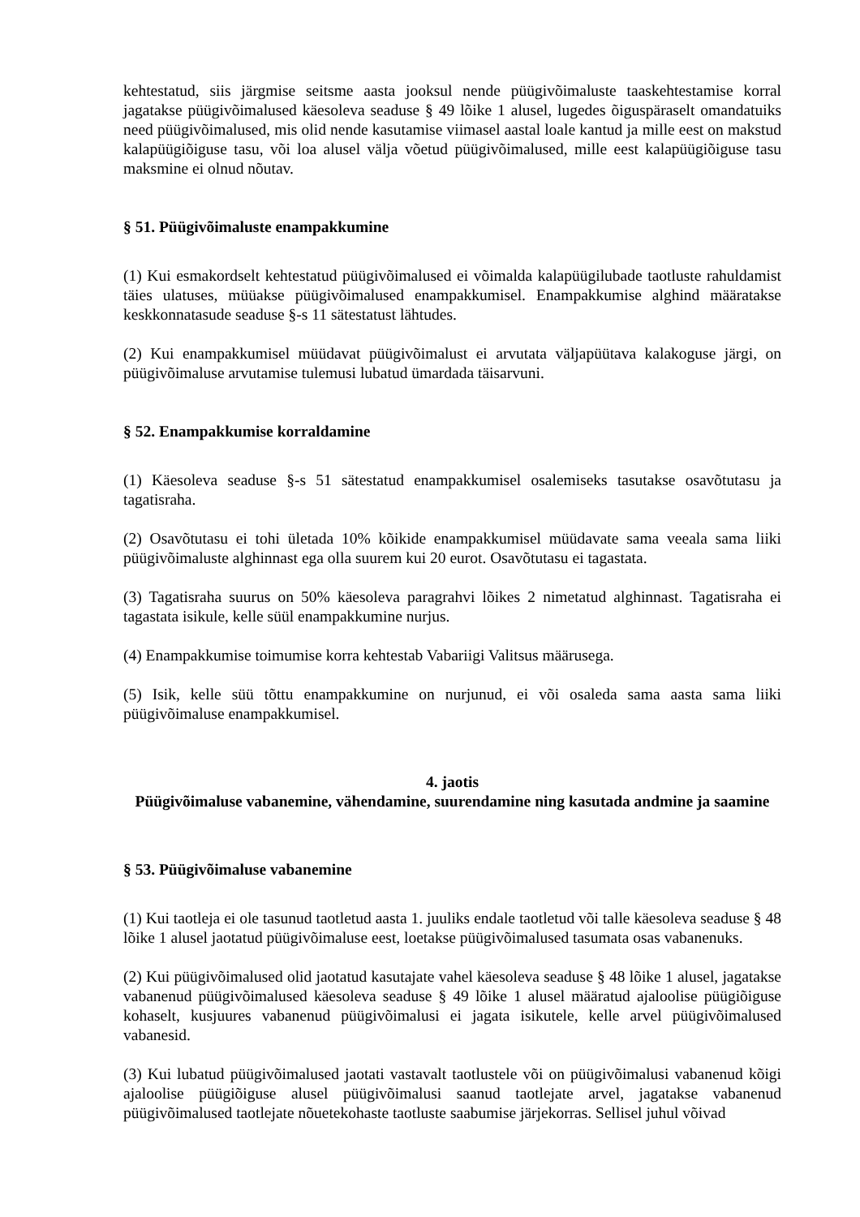kehtestatud, siis järgmise seitsme aasta jooksul nende püügivõimaluste taaskehtestamise korral jagatakse püügivõimalused käesoleva seaduse § 49 lõike 1 alusel, lugedes õiguspäraselt omandatuiks need püügivõimalused, mis olid nende kasutamise viimasel aastal loale kantud ja mille eest on makstud kalapüügiõiguse tasu, või loa alusel välja võetud püügivõimalused, mille eest kalapüügiõiguse tasu maksmine ei olnud nõutav.
§ 51. Püügivõimaluste enampakkumine
(1) Kui esmakordselt kehtestatud püügivõimalused ei võimalda kalapüügilubade taotluste rahuldamist täies ulatuses, müüakse püügivõimalused enampakkumisel. Enampakkumise alghind määratakse keskkonnatasude seaduse §-s 11 sätestatust lähtudes.
(2) Kui enampakkumisel müüdavat püügivõimalust ei arvutata väljapüütava kalakoguse järgi, on püügivõimaluse arvutamise tulemusi lubatud ümardada täisarvuni.
§ 52. Enampakkumise korraldamine
(1) Käesoleva seaduse §-s 51 sätestatud enampakkumisel osalemiseks tasutakse osavõtutasu ja tagatisraha.
(2) Osavõtutasu ei tohi ületada 10% kõikide enampakkumisel müüdavate sama veeala sama liiki püügivõimaluste alghinnast ega olla suurem kui 20 eurot. Osavõtutasu ei tagastata.
(3) Tagatisraha suurus on 50% käesoleva paragrahvi lõikes 2 nimetatud alghinnast. Tagatisraha ei tagastata isikule, kelle süül enampakkumine nurjus.
(4) Enampakkumise toimumise korra kehtestab Vabariigi Valitsus määrusega.
(5) Isik, kelle süü tõttu enampakkumine on nurjunud, ei või osaleda sama aasta sama liiki püügivõimaluse enampakkumisel.
4. jaotis
Püügivõimaluse vabanemine, vähendamine, suurendamine ning kasutada andmine ja saamine
§ 53. Püügivõimaluse vabanemine
(1) Kui taotleja ei ole tasunud taotletud aasta 1. juuliks endale taotletud või talle käesoleva seaduse § 48 lõike 1 alusel jaotatud püügivõimaluse eest, loetakse püügivõimalused tasumata osas vabanenuks.
(2) Kui püügivõimalused olid jaotatud kasutajate vahel käesoleva seaduse § 48 lõike 1 alusel, jagatakse vabanenud püügivõimalused käesoleva seaduse § 49 lõike 1 alusel määratud ajaloolise püügiõiguse kohaselt, kusjuures vabanenud püügivõimalusi ei jagata isikutele, kelle arvel püügivõimalused vabanesid.
(3) Kui lubatud püügivõimalused jaotati vastavalt taotlustele või on püügivõimalusi vabanenud kõigi ajaloolise püügiõiguse alusel püügivõimalusi saanud taotlejate arvel, jagatakse vabanenud püügivõimalused taotlejate nõuetekohaste taotluste saabumise järjekorras. Sellisel juhul võivad